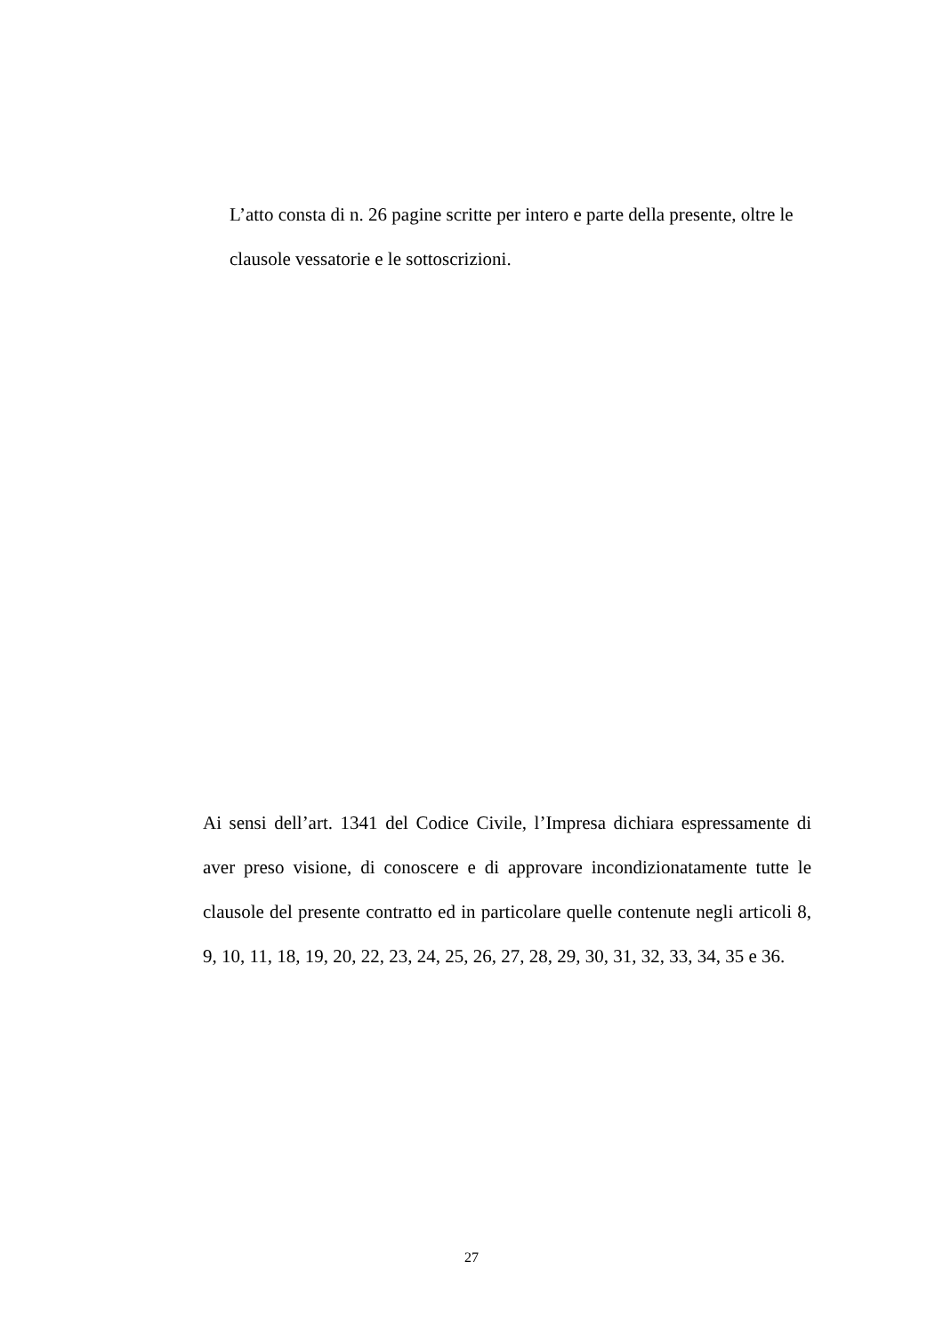L’atto consta di n. 26 pagine scritte per intero e parte della presente, oltre le clausole vessatorie e le sottoscrizioni.
Ai sensi dell’art. 1341 del Codice Civile, l’Impresa dichiara espressamente di aver preso visione, di conoscere e di approvare incondizionatamente tutte le clausole del presente contratto ed in particolare quelle contenute negli articoli 8, 9, 10, 11, 18, 19, 20, 22, 23, 24, 25, 26, 27, 28, 29, 30, 31, 32, 33, 34, 35 e 36.
27